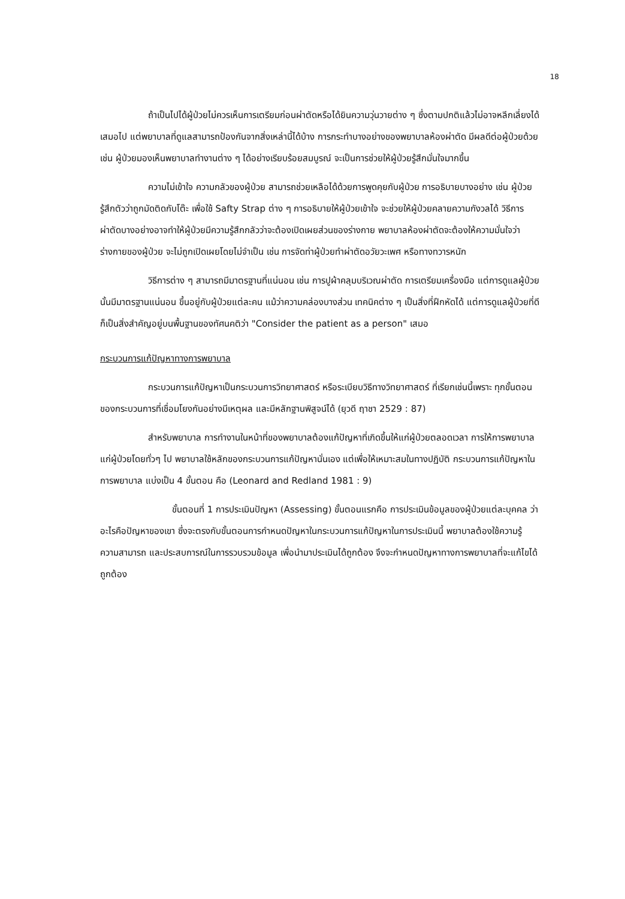18
ถ้าเป็นไปได้ผู้ป่วยไม่ควรเห็นการเตรียมก่อนผ่าตัดหรือได้ยินความวุ่นวายต่าง ๆ ซึ่งตามปกติแล้วไม่อาจหลีกเลี่ยงได้เสมอไป แต่พยาบาลที่ดูแลสามารถป้องกันจากสิ่งเหล่านี้ได้บ้าง การกระทำบางอย่างของพยาบาลห้องผ่าตัด มีผลดีต่อผู้ป่วยด้วย เช่น ผู้ป่วยมองเห็นพยาบาลทำงานต่าง ๆ ได้อย่างเรียบร้อยสมบูรณ์ จะเป็นการช่วยให้ผู้ป่วยรู้สึกมั่นใจมากขึ้น
ความไม่เข้าใจ ความกลัวของผู้ป่วย สามารถช่วยเหลือได้ด้วยการพูดคุยกับผู้ป่วย การอธิบายบางอย่าง เช่น ผู้ป่วยรู้สึกตัวว่าถูกมัดติดกับโต๊ะ เพื่อใช้ Safty Strap ต่าง ๆ การอธิบายให้ผู้ป่วยเข้าใจ จะช่วยให้ผู้ป่วยคลายความกังวลได้ วิธีการผ่าตัดบางอย่างอาจทำให้ผู้ป่วยมีความรู้สึกกลัวว่าจะต้องเปิดเผยส่วนของร่างกาย พยาบาลห้องผ่าตัดจะต้องให้ความมั่นใจว่าร่างกายของผู้ป่วย จะไม่ถูกเปิดเผยโดยไม่จำเป็น เช่น การจัดท่าผู้ป่วยทำผ่าตัดอวัยวะเพศ หรือทางทวารหนัก
วิธีการต่าง ๆ สามารถมีมาตรฐานที่แน่นอน เช่น การปูผ้าคลุมบริเวณผ่าตัด การเตรียมเครื่องมือ แต่การดูแลผู้ป่วยนั้นมีมาตรฐานแน่นอน ขึ้นอยู่กับผู้ป่วยแต่ละคน แม้ว่าความคล่องบางส่วน เทคนิคต่าง ๆ เป็นสิ่งที่ฝึกหัดได้ แต่การดูแลผู้ป่วยที่ดีก็เป็นสิ่งสำคัญอยู่บนพื้นฐานของทัศนคติว่า "Consider the patient as a person" เสมอ
กระบวนการแก้ปัญหาทางการพยาบาล
กระบวนการแก้ปัญหาเป็นกระบวนการวิทยาศาสตร์ หรือระเบียบวิธีทางวิทยาศาสตร์ ที่เรียกเช่นนี้เพราะ ทุกขั้นตอนของกระบวนการที่เชื่อมโยงกันอย่างมีเหตุผล และมีหลักฐานพิสูจน์ได้ (ยุวดี ฤาชา 2529 : 87)
สำหรับพยาบาล การทำงานในหน้าที่ของพยาบาลต้องแก้ปัญหาที่เกิดขึ้นให้แก่ผู้ป่วยตลอดเวลา การให้การพยาบาลแก่ผู้ป่วยโดยทั่วๆ ไป พยาบาลใช้หลักของกระบวนการแก้ปัญหานั่นเอง แต่เพื่อให้เหมาะสมในทางปฏิบัติ กระบวนการแก้ปัญหาในการพยาบาล แบ่งเป็น 4 ขั้นตอน คือ (Leonard and Redland 1981 : 9)
ขั้นตอนที่ 1 การประเมินปัญหา (Assessing) ขั้นตอนแรกคือ การประเมินข้อมูลของผู้ป่วยแต่ละบุคคล ว่าอะไรคือปัญหาของเขา ซึ่งจะตรงกับขั้นตอนการกำหนดปัญหาในกระบวนการแก้ปัญหาในการประเมินนี้ พยาบาลต้องใช้ความรู้ ความสามารถ และประสบการณ์ในการรวบรวมข้อมูล เพื่อนำมาประเมินได้ถูกต้อง จึงจะกำหนดปัญหาทางการพยาบาลที่จะแก้ไขได้ถูกต้อง